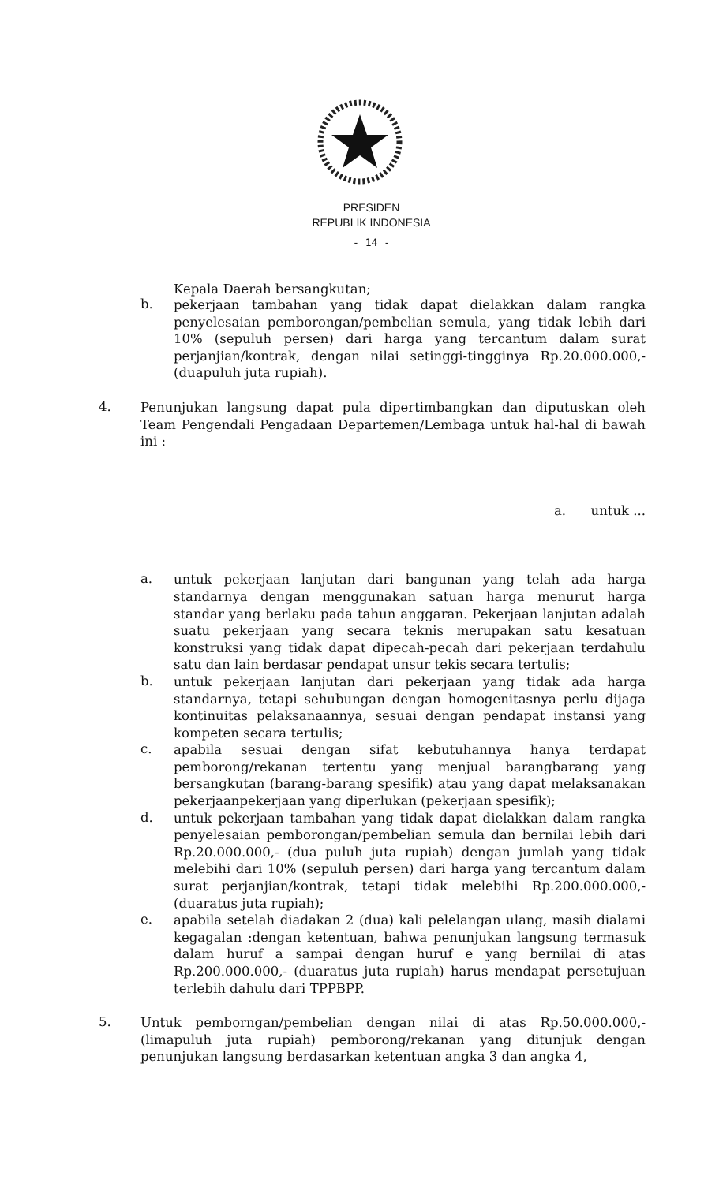PRESIDEN
REPUBLIK INDONESIA
- 14 -
Kepala Daerah bersangkutan;
b.
pekerjaan tambahan yang tidak dapat dielakkan dalam rangka penyelesaian pemborongan/pembelian semula, yang tidak lebih dari 10% (sepuluh persen) dari harga yang tercantum dalam surat perjanjian/kontrak, dengan nilai setinggi-tingginya Rp.20.000.000,- (duapuluh juta rupiah).
4.
Penunjukan langsung dapat pula dipertimbangkan dan diputuskan oleh Team Pengendali Pengadaan Departemen/Lembaga untuk hal-hal di bawah ini :
a. untuk ...
a.
untuk pekerjaan lanjutan dari bangunan yang telah ada harga standarnya dengan menggunakan satuan harga menurut harga standar yang berlaku pada tahun anggaran. Pekerjaan lanjutan adalah suatu pekerjaan yang secara teknis merupakan satu kesatuan konstruksi yang tidak dapat dipecah-pecah dari pekerjaan terdahulu satu dan lain berdasar pendapat unsur tekis secara tertulis;
b.
untuk pekerjaan lanjutan dari pekerjaan yang tidak ada harga standarnya, tetapi sehubungan dengan homogenitasnya perlu dijaga kontinuitas pelaksanaannya, sesuai dengan pendapat instansi yang kompeten secara tertulis;
c.
apabila sesuai dengan sifat kebutuhannya hanya terdapat pemborong/rekanan tertentu yang menjual barangbarang yang bersangkutan (barang-barang spesifik) atau yang dapat melaksanakan pekerjaanpekerjaan yang diperlukan (pekerjaan spesifik);
d.
untuk pekerjaan tambahan yang tidak dapat dielakkan dalam rangka penyelesaian pemborongan/pembelian semula dan bernilai lebih dari Rp.20.000.000,- (dua puluh juta rupiah) dengan jumlah yang tidak melebihi dari 10% (sepuluh persen) dari harga yang tercantum dalam surat perjanjian/kontrak, tetapi tidak melebihi Rp.200.000.000,- (duaratus juta rupiah);
e.
apabila setelah diadakan 2 (dua) kali pelelangan ulang, masih dialami kegagalan :dengan ketentuan, bahwa penunjukan langsung termasuk dalam huruf a sampai dengan huruf e yang bernilai di atas Rp.200.000.000,- (duaratus juta rupiah) harus mendapat persetujuan terlebih dahulu dari TPPBPP.
5.
Untuk pemborngan/pembelian dengan nilai di atas Rp.50.000.000,- (limapuluh juta rupiah) pemborong/rekanan yang ditunjuk dengan penunjukan langsung berdasarkan ketentuan angka 3 dan angka 4,